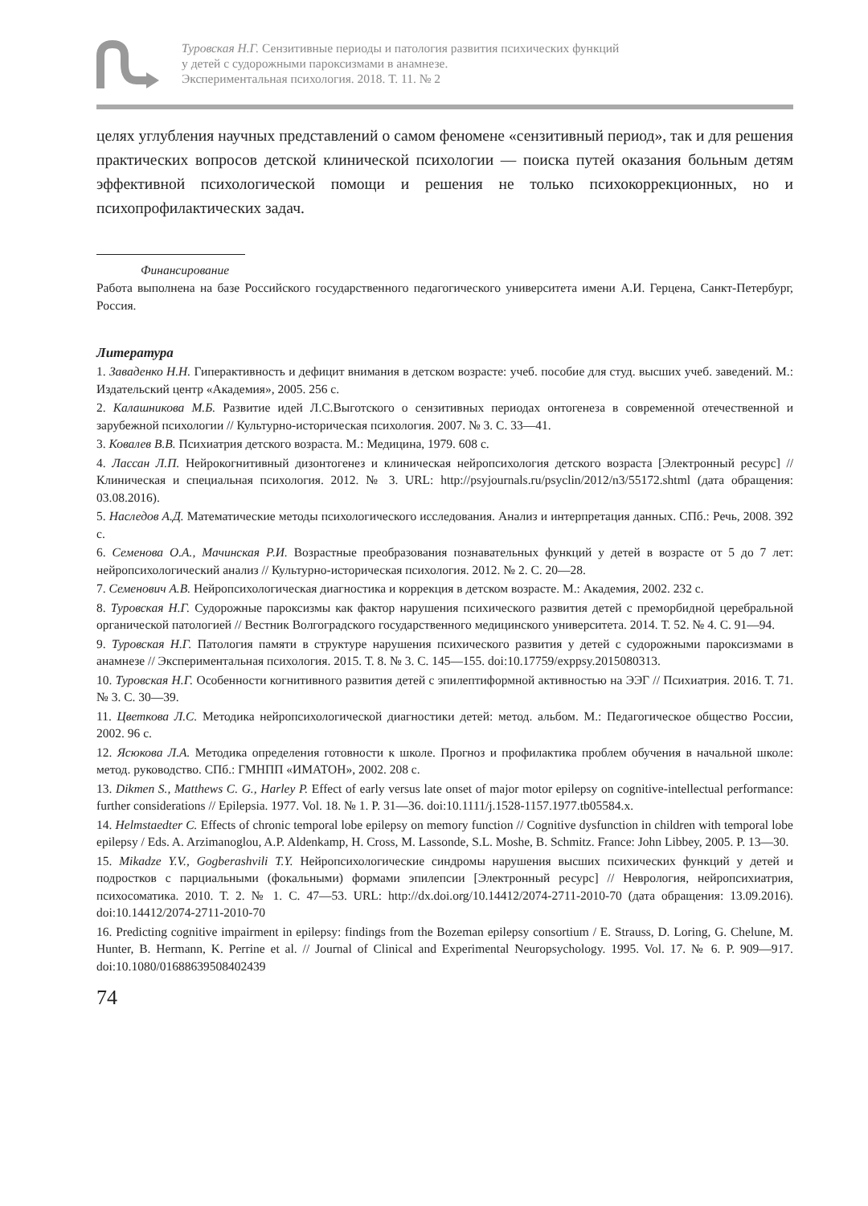Туровская Н.Г. Сензитивные периоды и патология развития психических функций
у детей с судорожными пароксизмами в анамнезе.
Экспериментальная психология. 2018. Т. 11. № 2
целях углубления научных представлений о самом феномене «сензитивный период», так и для решения практических вопросов детской клинической психологии — поиска путей оказания больным детям эффективной психологической помощи и решения не только психокоррекционных, но и психопрофилактических задач.
Финансирование
Работа выполнена на базе Российского государственного педагогического университета имени А.И. Герцена, Санкт-Петербург, Россия.
Литература
1. Заваденко Н.Н. Гиперактивность и дефицит внимания в детском возрасте: учеб. пособие для студ. высших учеб. заведений. М.: Издательский центр «Академия», 2005. 256 с.
2. Калашникова М.Б. Развитие идей Л.С.Выготского о сензитивных периодах онтогенеза в современной отечественной и зарубежной психологии // Культурно-историческая психология. 2007. № 3. С. 33—41.
3. Ковалев В.В. Психиатрия детского возраста. М.: Медицина, 1979. 608 с.
4. Лассан Л.П. Нейрокогнитивный дизонтогенез и клиническая нейропсихология детского возраста [Электронный ресурс] // Клиническая и специальная психология. 2012. № 3. URL: http://psyjournals.ru/psyclin/2012/n3/55172.shtml (дата обращения: 03.08.2016).
5. Наследов А.Д. Математические методы психологического исследования. Анализ и интерпретация данных. СПб.: Речь, 2008. 392 с.
6. Семенова О.А., Мачинская Р.И. Возрастные преобразования познавательных функций у детей в возрасте от 5 до 7 лет: нейропсихологический анализ // Культурно-историческая психология. 2012. № 2. С. 20—28.
7. Семенович А.В. Нейропсихологическая диагностика и коррекция в детском возрасте. М.: Академия, 2002. 232 с.
8. Туровская Н.Г. Судорожные пароксизмы как фактор нарушения психического развития детей с преморбидной церебральной органической патологией // Вестник Волгоградского государственного медицинского университета. 2014. Т. 52. № 4. С. 91—94.
9. Туровская Н.Г. Патология памяти в структуре нарушения психического развития у детей с судорожными пароксизмами в анамнезе // Экспериментальная психология. 2015. Т. 8. № 3. С. 145—155. doi:10.17759/exppsy.2015080313.
10. Туровская Н.Г. Особенности когнитивного развития детей с эпилептиформной активностью на ЭЭГ // Психиатрия. 2016. Т. 71. № 3. С. 30—39.
11. Цветкова Л.С. Методика нейропсихологической диагностики детей: метод. альбом. М.: Педагогическое общество России, 2002. 96 с.
12. Ясюкова Л.А. Методика определения готовности к школе. Прогноз и профилактика проблем обучения в начальной школе: метод. руководство. СПб.: ГМНПП «ИМАТОН», 2002. 208 с.
13. Dikmen S., Matthews C. G., Harley P. Effect of early versus late onset of major motor epilepsy on cognitive-intellectual performance: further considerations // Epilepsia. 1977. Vol. 18. № 1. P. 31—36. doi:10.1111/j.1528-1157.1977.tb05584.x.
14. Helmstaedter C. Effects of chronic temporal lobe epilepsy on memory function // Cognitive dysfunction in children with temporal lobe epilepsy / Eds. A. Arzimanoglou, A.P. Aldenkamp, H. Cross, M. Lassonde, S.L. Moshe, B. Schmitz. France: John Libbey, 2005. P. 13—30.
15. Mikadze Y.V., Gogberashvili T.Y. Нейропсихологические синдромы нарушения высших психических функций у детей и подростков с парциальными (фокальными) формами эпилепсии [Электронный ресурс] // Неврология, нейропсихиатрия, психосоматика. 2010. Т. 2. № 1. С. 47—53. URL: http://dx.doi.org/10.14412/2074-2711-2010-70 (дата обращения: 13.09.2016). doi:10.14412/2074-2711-2010-70
16. Predicting cognitive impairment in epilepsy: findings from the Bozeman epilepsy consortium / E. Strauss, D. Loring, G. Chelune, M. Hunter, B. Hermann, K. Perrine et al. // Journal of Clinical and Experimental Neuropsychology. 1995. Vol. 17. № 6. P. 909—917. doi:10.1080/01688639508402439
74